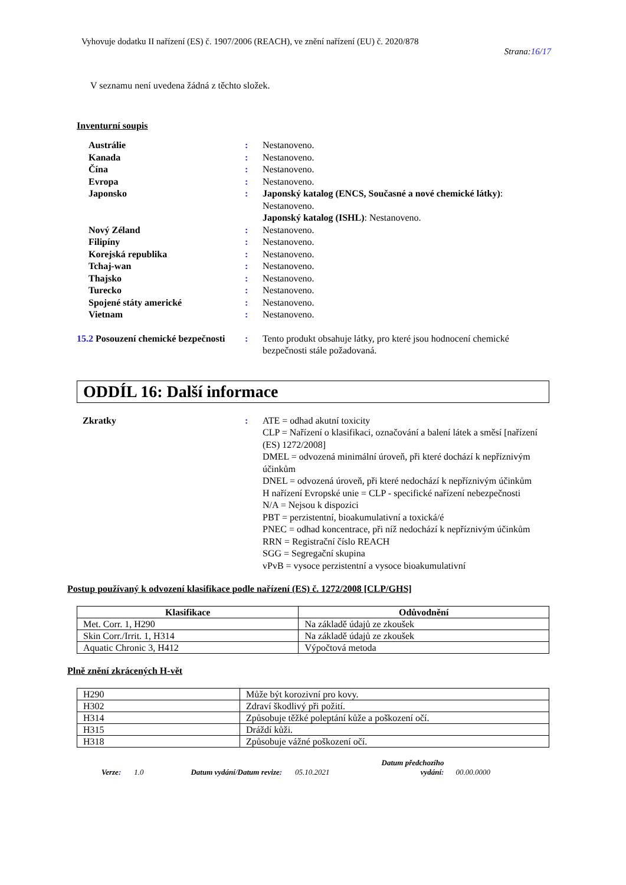Vyhovuje dodatku II nařízení (ES) č. 1907/2006 (REACH), ve znění nařízení (EU) č. 2020/878
Strana:16/17
V seznamu není uvedena žádná z těchto složek.
Inventurní soupis
| Austrálie | : | Nestanoveno. |
| Kanada | : | Nestanoveno. |
| Čína | : | Nestanoveno. |
| Evropa | : | Nestanoveno. |
| Japonsko | : | Japonský katalog (ENCS, Současné a nové chemické látky) : Nestanoveno. Japonský katalog (ISHL) : Nestanoveno. |
| Nový Zéland | : | Nestanoveno. |
| Filipíny | : | Nestanoveno. |
| Korejská republika | : | Nestanoveno. |
| Tchaj-wan | : | Nestanoveno. |
| Thajsko | : | Nestanoveno. |
| Turecko | : | Nestanoveno. |
| Spojené státy americké | : | Nestanoveno. |
| Vietnam | : | Nestanoveno. |
| 15.2 Posouzení chemické bezpečnosti | : | Tento produkt obsahuje látky, pro které jsou hodnocení chemické bezpečnosti stále požadovaná. |
ODDÍL 16: Další informace
| Zkratky | : | ATE = odhad akutní toxicity CLP = Nařízení o klasifikaci, označování a balení látek a směsí [nařízení (ES) 1272/2008] DMEL = odvozená minimální úroveň, při které dochází k nepříznivým účinkům DNEL = odvozená úroveň, při které nedochází k nepříznivým účinkům H nařízení Evropské unie = CLP - specifické nařízení nebezpečnosti N/A = Nejsou k dispozici PBT = perzistentní, bioakumulativní a toxická/é PNEC = odhad koncentrace, při níž nedochází k nepříznivým účinkům RRN = Registrační číslo REACH SGG = Segregační skupina vPvB = vysoce perzistentní a vysoce bioakumulativní |
Postup používaný k odvození klasifikace podle nařízení (ES) č. 1272/2008 [CLP/GHS]
| Klasifikace | Odůvodnění |
| --- | --- |
| Met. Corr. 1, H290 | Na základě údajů ze zkoušek |
| Skin Corr./Irrit. 1, H314 | Na základě údajů ze zkoušek |
| Aquatic Chronic 3, H412 | Výpočtová metoda |
Plně znění zkrácených H-vět
| H290 | Může být korozivní pro kovy. |
| H302 | Zdraví škodlivý při požití. |
| H314 | Způsobuje těžké poleptání kůže a poškození očí. |
| H315 | Dráždí kůži. |
| H318 | Způsobuje vážné poškození očí. |
Verze: 1.0 Datum vydání/Datum revize: 05.10.2021 Datum předchozího
vydání: 00.00.0000